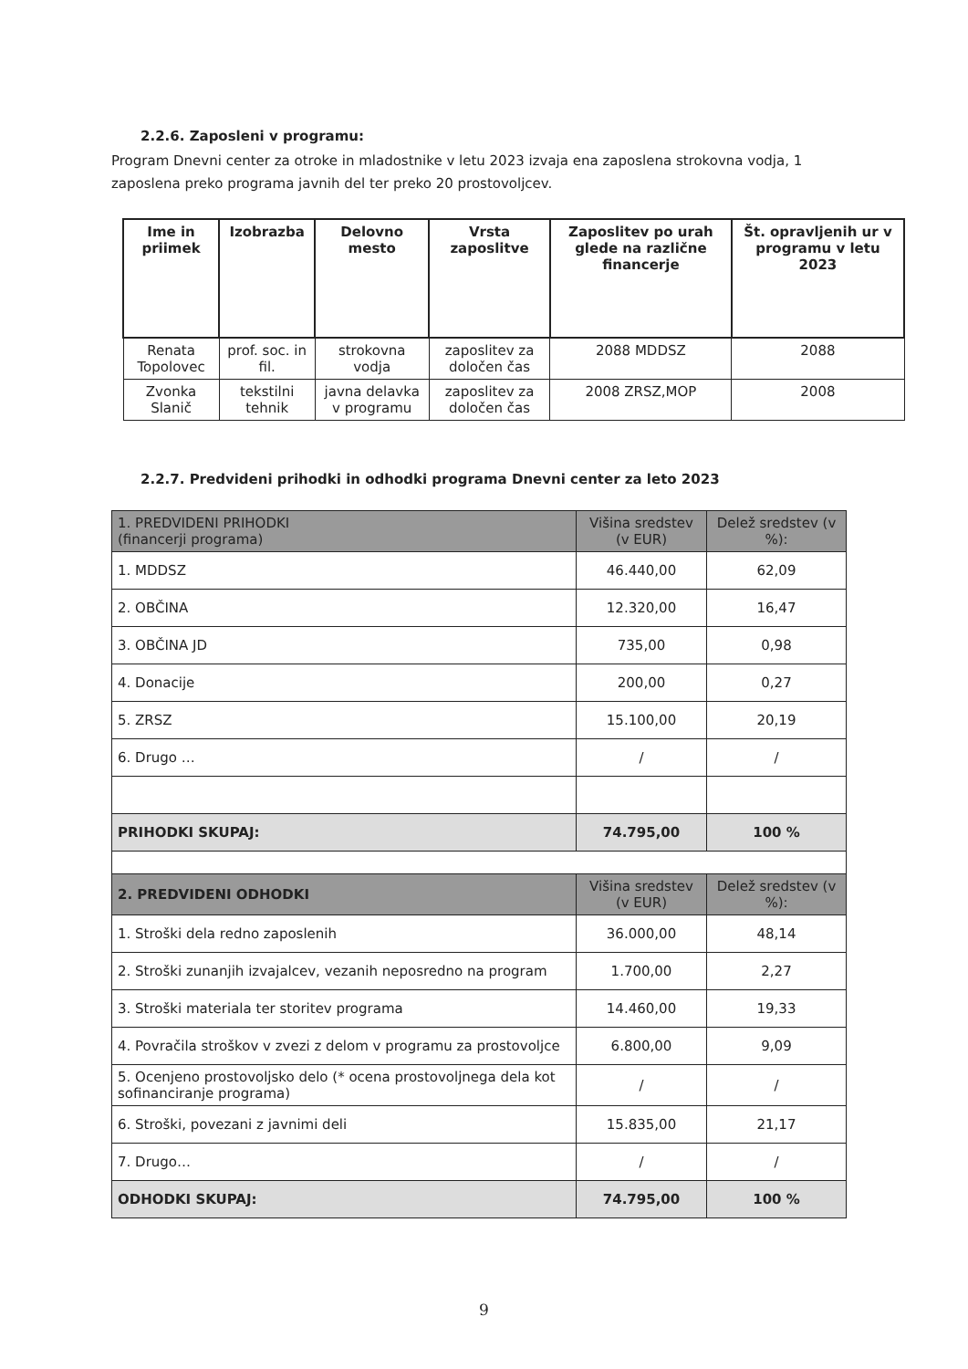2.2.6. Zaposleni v programu:
Program Dnevni center za otroke in mladostnike v letu 2023 izvaja ena zaposlena strokovna vodja, 1 zaposlena preko programa javnih del ter preko 20 prostovoljcev.
| Ime in priimek | Izobrazba | Delovno mesto | Vrsta zaposlitve | Zaposlitev po urah glede na različne financerje | Št. opravljenih ur v programu v letu 2023 |
| --- | --- | --- | --- | --- | --- |
| Renata Topolovec | prof. soc. in fil. | strokovna vodja | zaposlitev za določen čas | 2088 MDDSZ | 2088 |
| Zvonka Slanič | tekstilni tehnik | javna delavka v programu | zaposlitev za določen čas | 2008 ZRSZ,MOP | 2008 |
2.2.7. Predvideni prihodki in odhodki programa Dnevni center za leto 2023
| 1. PREDVIDENI PRIHODKI (financerji programa) | Višina sredstev (v EUR) | Delež sredstev (v %): |
| 1. MDDSZ | 46.440,00 | 62,09 |
| 2. OBČINA | 12.320,00 | 16,47 |
| 3. OBČINA JD | 735,00 | 0,98 |
| 4. Donacije | 200,00 | 0,27 |
| 5. ZRSZ | 15.100,00 | 20,19 |
| 6. Drugo … | / | / |
| PRIHODKI SKUPAJ: | 74.795,00 | 100 % |
| 2. PREDVIDENI ODHODKI | Višina sredstev (v EUR) | Delež sredstev (v %): |
| 1. Stroški dela redno zaposlenih | 36.000,00 | 48,14 |
| 2. Stroški zunanjih izvajalcev, vezanih neposredno na program | 1.700,00 | 2,27 |
| 3. Stroški materiala ter storitev programa | 14.460,00 | 19,33 |
| 4. Povračila stroškov v zvezi z delom v programu za prostovoljce | 6.800,00 | 9,09 |
| 5. Ocenjeno prostovoljsko delo (* ocena prostovoljnega dela kot sofinanciranje programa) | / | / |
| 6. Stroški, povezani z javnimi deli | 15.835,00 | 21,17 |
| 7. Drugo… | / | / |
| ODHODKI SKUPAJ: | 74.795,00 | 100 % |
9